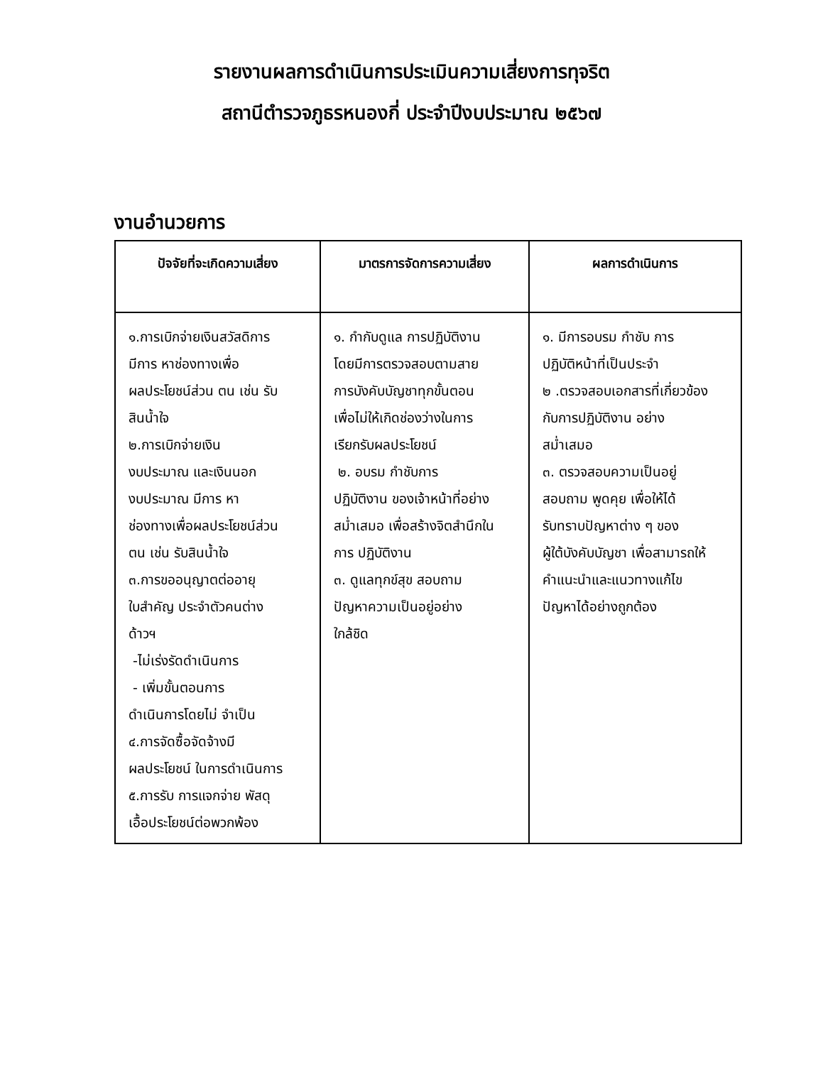รายงานผลการดำเนินการประเมินความเสี่ยงการทุจริต
สถานีตำรวจภูธรหนองกี่ ประจำปีงบประมาณ ๒๕๖๗
งานอำนวยการ
| ปัจจัยที่จะเกิดความเสี่ยง | มาตรการจัดการความเสี่ยง | ผลการดำเนินการ |
| --- | --- | --- |
| ๑.การเบิกจ่ายเงินสวัสดิการ มีการ หาช่องทางเพื่อ ผลประโยชน์ส่วน ตน เช่น รับ สินน้ำใจ ๒.การเบิกจ่ายเงิน งบประมาณ และเงินนอก งบประมาณ มีการ หา ช่องทางเพื่อผลประโยชน์ส่วน ตน เช่น รับสินน้ำใจ ๓.การขออนุญาตต่ออายุ ใบสำคัญ ประจำตัวคนต่าง ด้าวฯ -ไม่เร่งรัดดำเนินการ - เพิ่มขั้นตอนการ ดำเนินการโดยไม่ จำเป็น ๔.การจัดซื้อจัดจ้างมี ผลประโยชน์ ในการดำเนินการ ๕.การรับ การแจกจ่าย พัสดุ เอื้อประโยชน์ต่อพวกพ้อง | ๑. กำกับดูแล การปฏิบัติงาน โดยมีการตรวจสอบตามสาย การบังคับบัญชาทุกขั้นตอน เพื่อไม่ให้เกิดช่องว่างในการ เรียกรับผลประโยชน์ ๒. อบรม กำชับการ ปฏิบัติงาน ของเจ้าหน้าที่อย่าง สม่ำเสมอ เพื่อสร้างจิตสำนึกใน การ ปฏิบัติงาน ๓. ดูแลทุกข์สุข สอบถาม ปัญหาความเป็นอยู่อย่าง ใกล้ชิด | ๑. มีการอบรม กำชับ การ ปฏิบัติหน้าที่เป็นประจำ ๒ .ตรวจสอบเอกสารที่เกี่ยวข้อง กับการปฏิบัติงาน อย่าง สม่ำเสมอ ๓. ตรวจสอบความเป็นอยู่ สอบถาม พูดคุย เพื่อให้ได้ รับทราบปัญหาต่าง ๆ ของ ผู้ใต้บังคับบัญชา เพื่อสามารถให้ คำแนะนำและแนวทางแก้ไข ปัญหาได้อย่างถูกต้อง |